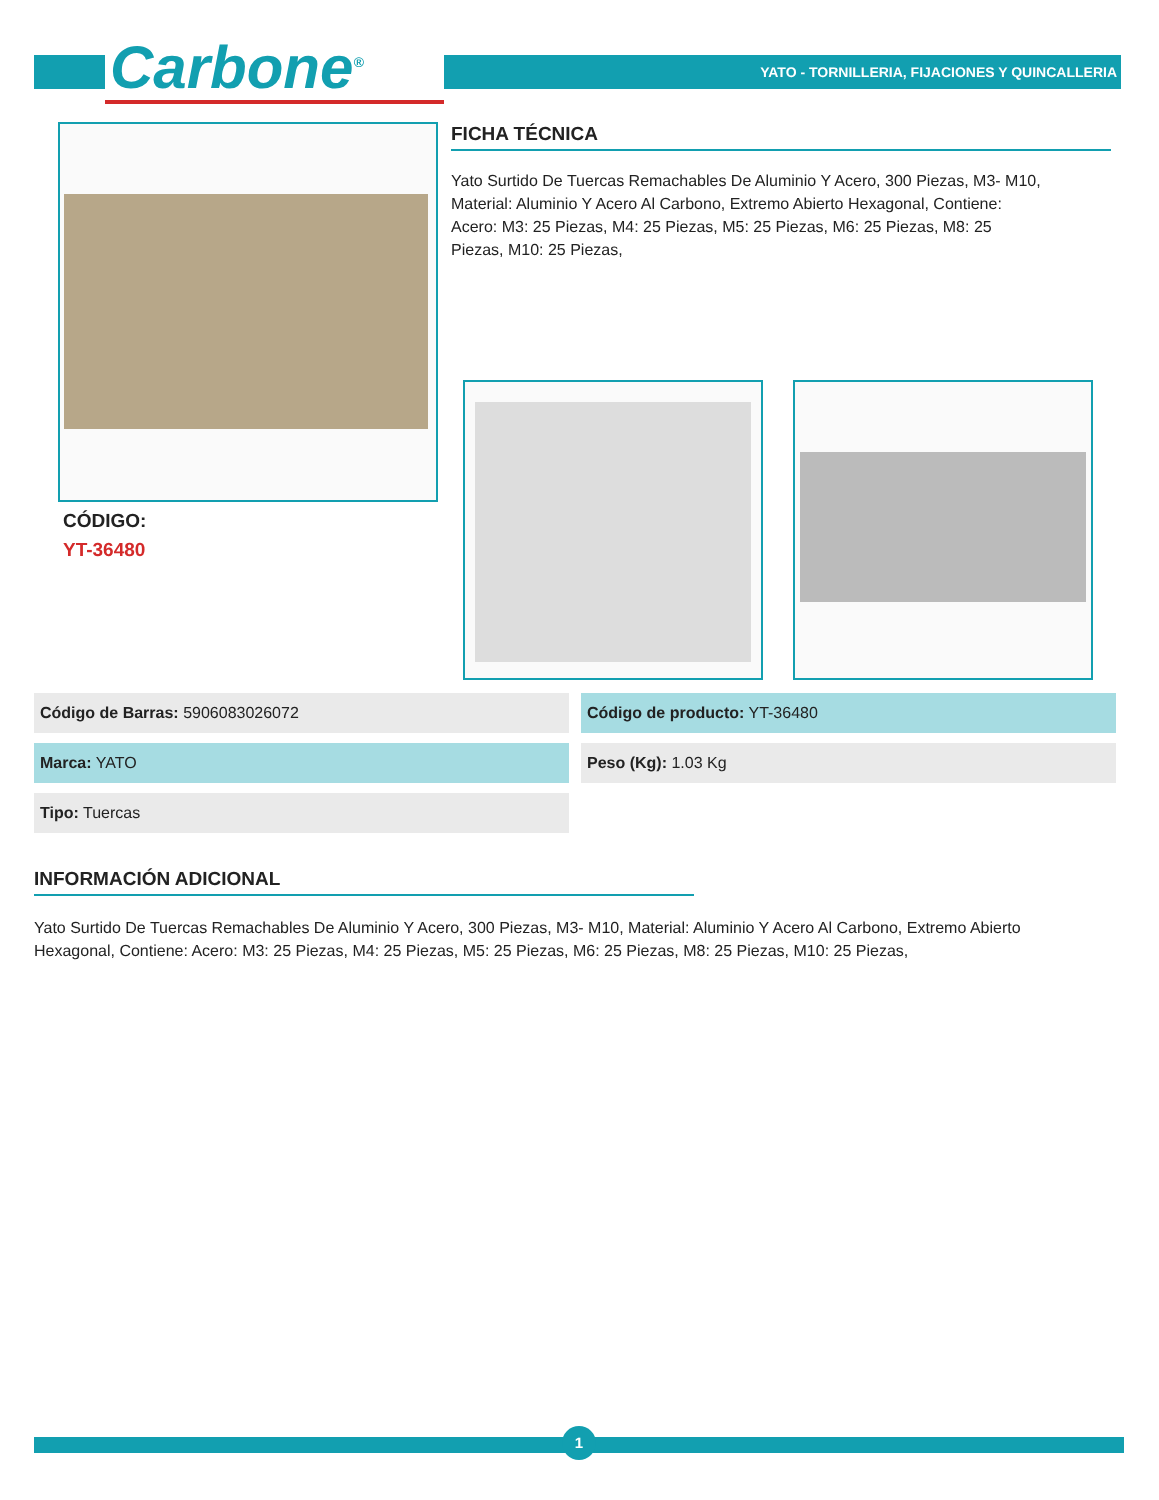Carbone<sup>®</sup>
YATO - TORNILLERIA, FIJACIONES Y QUINCALLERIA
FICHA TÉCNICA
Yato Surtido De Tuercas Remachables De Aluminio Y Acero, 300 Piezas, M3- M10, Material: Aluminio Y Acero Al Carbono, Extremo Abierto Hexagonal, Contiene: Acero: M3: 25 Piezas, M4: 25 Piezas, M5: 25 Piezas, M6: 25 Piezas, M8: 25 Piezas, M10: 25 Piezas,
CÓDIGO:
YT-36480
Código de Barras: 5906083026072
Código de producto: YT-36480
Marca: YATO
Peso (Kg): 1.03 Kg
Tipo: Tuercas
INFORMACIÓN ADICIONAL
Yato Surtido De Tuercas Remachables De Aluminio Y Acero, 300 Piezas, M3- M10, Material: Aluminio Y Acero Al Carbono, Extremo Abierto Hexagonal, Contiene: Acero: M3: 25 Piezas, M4: 25 Piezas, M5: 25 Piezas, M6: 25 Piezas, M8: 25 Piezas, M10: 25 Piezas,
1